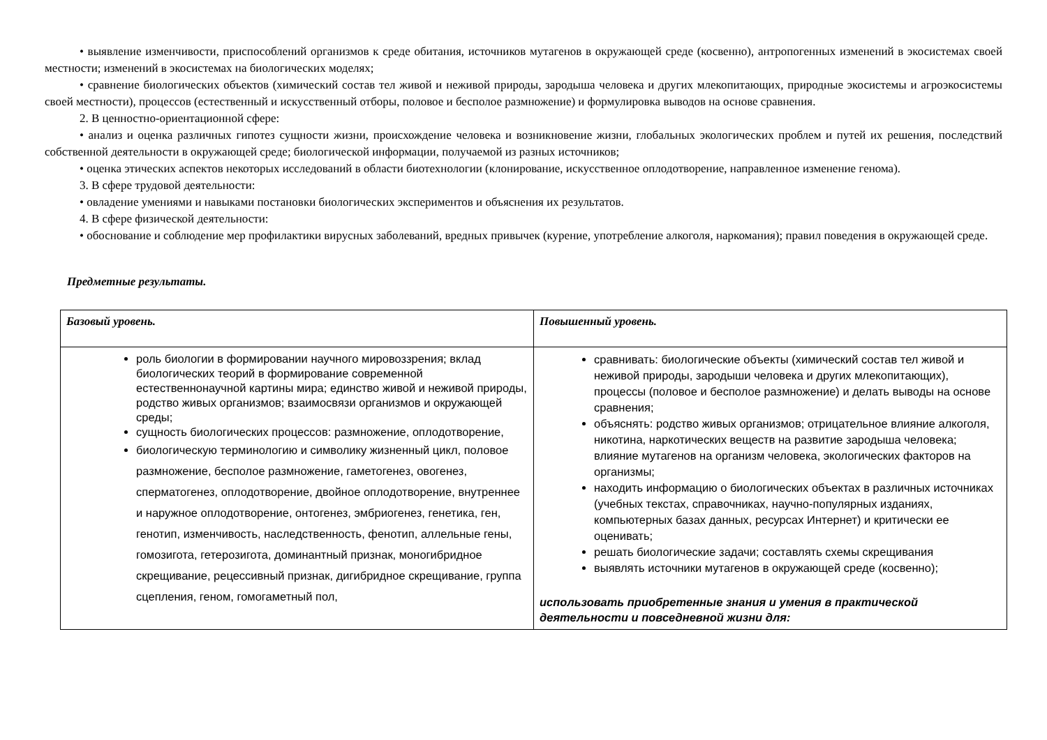• выявление изменчивости, приспособлений организмов к среде обитания, источников мутагенов в окружающей среде (косвенно), антропогенных изменений в экосистемах своей местности; изменений в экосистемах на биологических моделях;
• сравнение биологических объектов (химический состав тел живой и неживой природы, зародыша человека и других млекопитающих, природные экосистемы и агроэкосистемы своей местности), процессов (естественный и искусственный отборы, половое и бесполое размножение) и формулировка выводов на основе сравнения.
2. В ценностно-ориентационной сфере:
• анализ и оценка различных гипотез сущности жизни, происхождение человека и возникновение жизни, глобальных экологических проблем и путей их решения, последствий собственной деятельности в окружающей среде; биологической информации, получаемой из разных источников;
• оценка этических аспектов некоторых исследований в области биотехнологии (клонирование, искусственное оплодотворение, направленное изменение генома).
3. В сфере трудовой деятельности:
• овладение умениями и навыками постановки биологических экспериментов и объяснения их результатов.
4. В сфере физической деятельности:
• обоснование и соблюдение мер профилактики вирусных заболеваний, вредных привычек (курение, употребление алкоголя, наркомания); правил поведения в окружающей среде.
Предметные результаты.
| Базовый уровень. | Повышенный уровень. |
| роль биологии в формировании научного мировоззрения; вклад биологических теорий в формирование современной естественнонаучной картины мира; единство живой и неживой природы, родство живых организмов; взаимосвязи организмов и окружающей среды; сущность биологических процессов: размножение, оплодотворение, биологическую терминологию и символику жизненный цикл, половое размножение, бесполое размножение, гаметогенез, овогенез, сперматогенез, оплодотворение, двойное оплодотворение, внутреннее и наружное оплодотворение, онтогенез, эмбриогенез, генетика, ген, генотип, изменчивость, наследственность, фенотип, аллельные гены, гомозигота, гетерозигота, доминантный признак, моногибридное скрещивание, рецессивный признак, дигибридное скрещивание, группа сцепления, геном, гомогаметный пол, | сравнивать: биологические объекты (химический состав тел живой и неживой природы, зародыши человека и других млекопитающих), процессы (половое и бесполое размножение) и делать выводы на основе сравнения; объяснять: родство живых организмов; отрицательное влияние алкоголя, никотина, наркотических веществ на развитие зародыша человека; влияние мутагенов на организм человека, экологических факторов на организмы; находить информацию о биологических объектах в различных источниках (учебных текстах, справочниках, научно-популярных изданиях, компьютерных базах данных, ресурсах Интернет) и критически ее оценивать; решать биологические задачи; составлять схемы скрещивания выявлять источники мутагенов в окружающей среде (косвенно); использовать приобретенные знания и умения в практической деятельности и повседневной жизни для: |